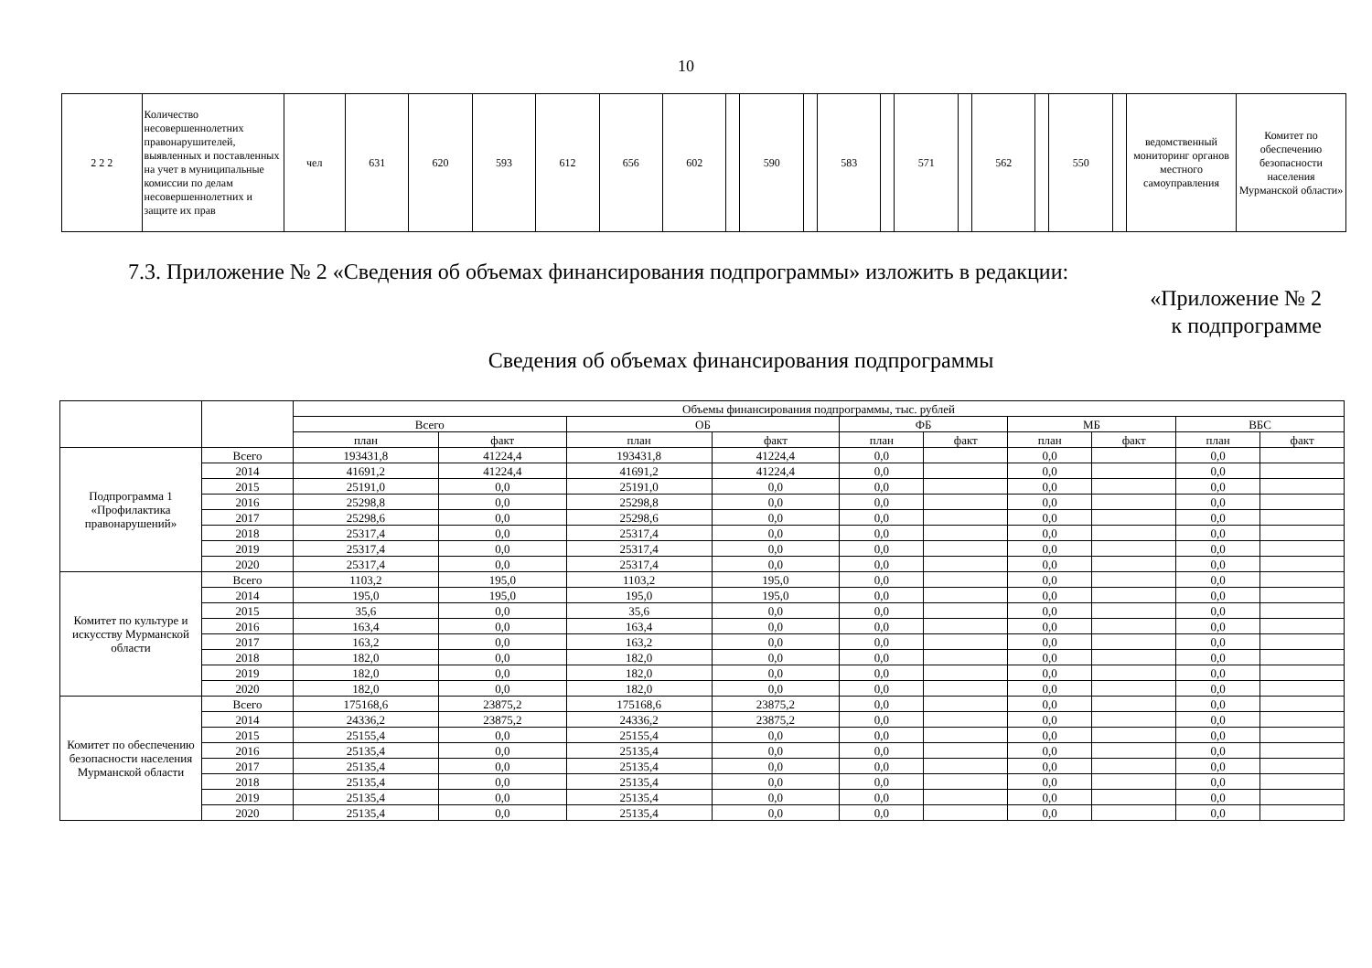10
| 2 2 2 | Количество несовершеннолетних правонарушителей, выявленных и поставленных на учет в муниципальные комиссии по делам несовершеннолетних и защите их прав | чел | 631 | 620 | 593 | 612 | 656 | 602 | | 590 | | 583 | | 571 | | 562 | | 550 | | ведомственный мониторинг органов местного самоуправления | Комитет по обеспечению безопасности населения Мурманской области» |
7.3. Приложение № 2 «Сведения об объемах финансирования подпрограммы» изложить в редакции:
«Приложение № 2
к подпрограмме
Сведения об объемах финансирования подпрограммы
| | | Объемы финансирования подпрограммы, тыс. рублей | | | | | | | | | |
| --- | --- | --- | --- | --- | --- | --- | --- | --- | --- | --- | --- |
| | | Всего | | ОБ | | ФБ | | МБ | | ВБС | |
| | | план | факт | план | факт | план | факт | план | факт | план | факт |
| Подпрограмма 1 «Профилактика правонарушений» | Всего | 193431,8 | 41224,4 | 193431,8 | 41224,4 | 0,0 | | 0,0 | | 0,0 | |
| | 2014 | 41691,2 | 41224,4 | 41691,2 | 41224,4 | 0,0 | | 0,0 | | 0,0 | |
| | 2015 | 25191,0 | 0,0 | 25191,0 | 0,0 | 0,0 | | 0,0 | | 0,0 | |
| | 2016 | 25298,8 | 0,0 | 25298,8 | 0,0 | 0,0 | | 0,0 | | 0,0 | |
| | 2017 | 25298,6 | 0,0 | 25298,6 | 0,0 | 0,0 | | 0,0 | | 0,0 | |
| | 2018 | 25317,4 | 0,0 | 25317,4 | 0,0 | 0,0 | | 0,0 | | 0,0 | |
| | 2019 | 25317,4 | 0,0 | 25317,4 | 0,0 | 0,0 | | 0,0 | | 0,0 | |
| | 2020 | 25317,4 | 0,0 | 25317,4 | 0,0 | 0,0 | | 0,0 | | 0,0 | |
| Комитет по культуре и искусству Мурманской области | Всего | 1103,2 | 195,0 | 1103,2 | 195,0 | 0,0 | | 0,0 | | 0,0 | |
| | 2014 | 195,0 | 195,0 | 195,0 | 195,0 | 0,0 | | 0,0 | | 0,0 | |
| | 2015 | 35,6 | 0,0 | 35,6 | 0,0 | 0,0 | | 0,0 | | 0,0 | |
| | 2016 | 163,4 | 0,0 | 163,4 | 0,0 | 0,0 | | 0,0 | | 0,0 | |
| | 2017 | 163,2 | 0,0 | 163,2 | 0,0 | 0,0 | | 0,0 | | 0,0 | |
| | 2018 | 182,0 | 0,0 | 182,0 | 0,0 | 0,0 | | 0,0 | | 0,0 | |
| | 2019 | 182,0 | 0,0 | 182,0 | 0,0 | 0,0 | | 0,0 | | 0,0 | |
| | 2020 | 182,0 | 0,0 | 182,0 | 0,0 | 0,0 | | 0,0 | | 0,0 | |
| Комитет по обеспечению безопасности населения Мурманской области | Всего | 175168,6 | 23875,2 | 175168,6 | 23875,2 | 0,0 | | 0,0 | | 0,0 | |
| | 2014 | 24336,2 | 23875,2 | 24336,2 | 23875,2 | 0,0 | | 0,0 | | 0,0 | |
| | 2015 | 25155,4 | 0,0 | 25155,4 | 0,0 | 0,0 | | 0,0 | | 0,0 | |
| | 2016 | 25135,4 | 0,0 | 25135,4 | 0,0 | 0,0 | | 0,0 | | 0,0 | |
| | 2017 | 25135,4 | 0,0 | 25135,4 | 0,0 | 0,0 | | 0,0 | | 0,0 | |
| | 2018 | 25135,4 | 0,0 | 25135,4 | 0,0 | 0,0 | | 0,0 | | 0,0 | |
| | 2019 | 25135,4 | 0,0 | 25135,4 | 0,0 | 0,0 | | 0,0 | | 0,0 | |
| | 2020 | 25135,4 | 0,0 | 25135,4 | 0,0 | 0,0 | | 0,0 | | 0,0 | |